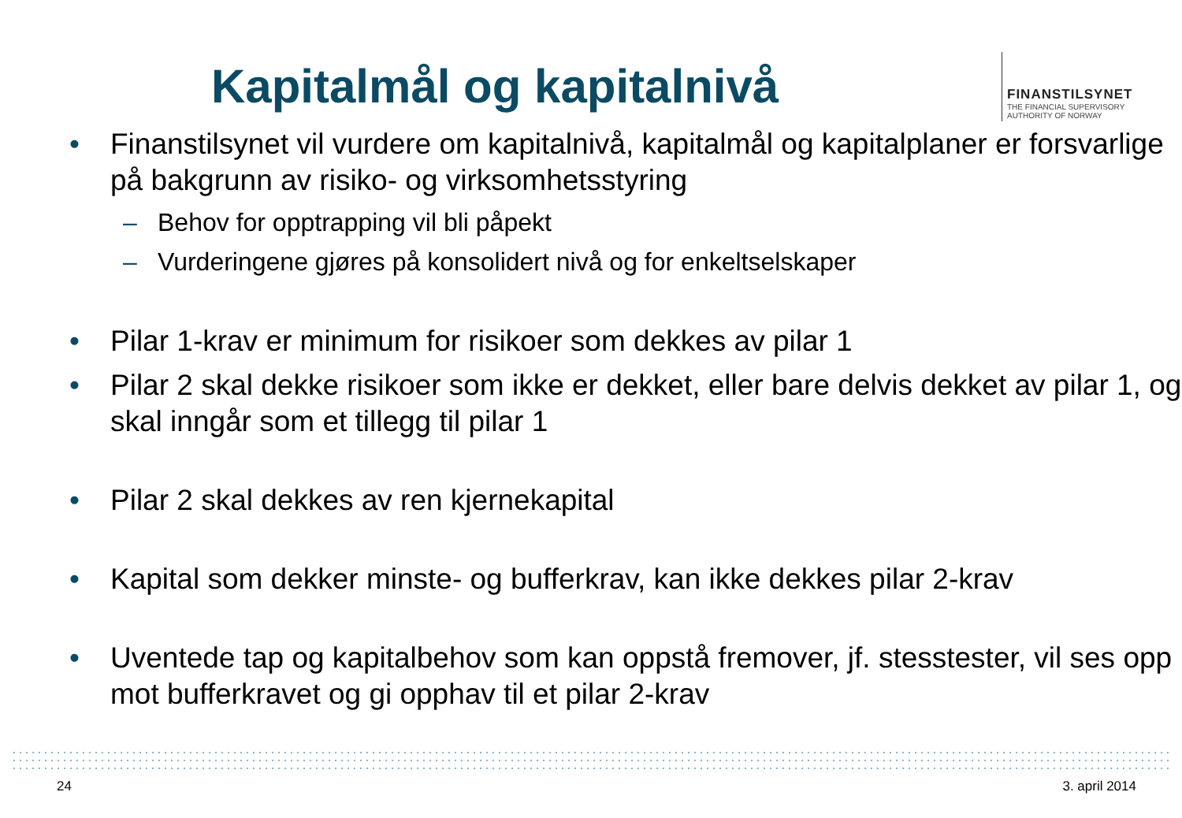Kapitalmål og kapitalnivå
FINANSTILSYNET
THE FINANCIAL SUPERVISORY
AUTHORITY OF NORWAY
• Finanstilsynet vil vurdere om kapitalnivå, kapitalmål og kapitalplaner er forsvarlige på bakgrunn av risiko- og virksomhetsstyring
– Behov for opptrapping vil bli påpekt
– Vurderingene gjøres på konsolidert nivå og for enkeltselskaper
• Pilar 1-krav er minimum for risikoer som dekkes av pilar 1
• Pilar 2 skal dekke risikoer som ikke er dekket, eller bare delvis dekket av pilar 1, og skal inngår som et tillegg til pilar 1
• Pilar 2 skal dekkes av ren kjernekapital
• Kapital som dekker minste- og bufferkrav, kan ikke dekkes pilar 2-krav
• Uventede tap og kapitalbehov som kan oppstå fremover, jf. stesstester, vil ses opp mot bufferkravet og gi opphav til et pilar 2-krav
24 3. april 2014